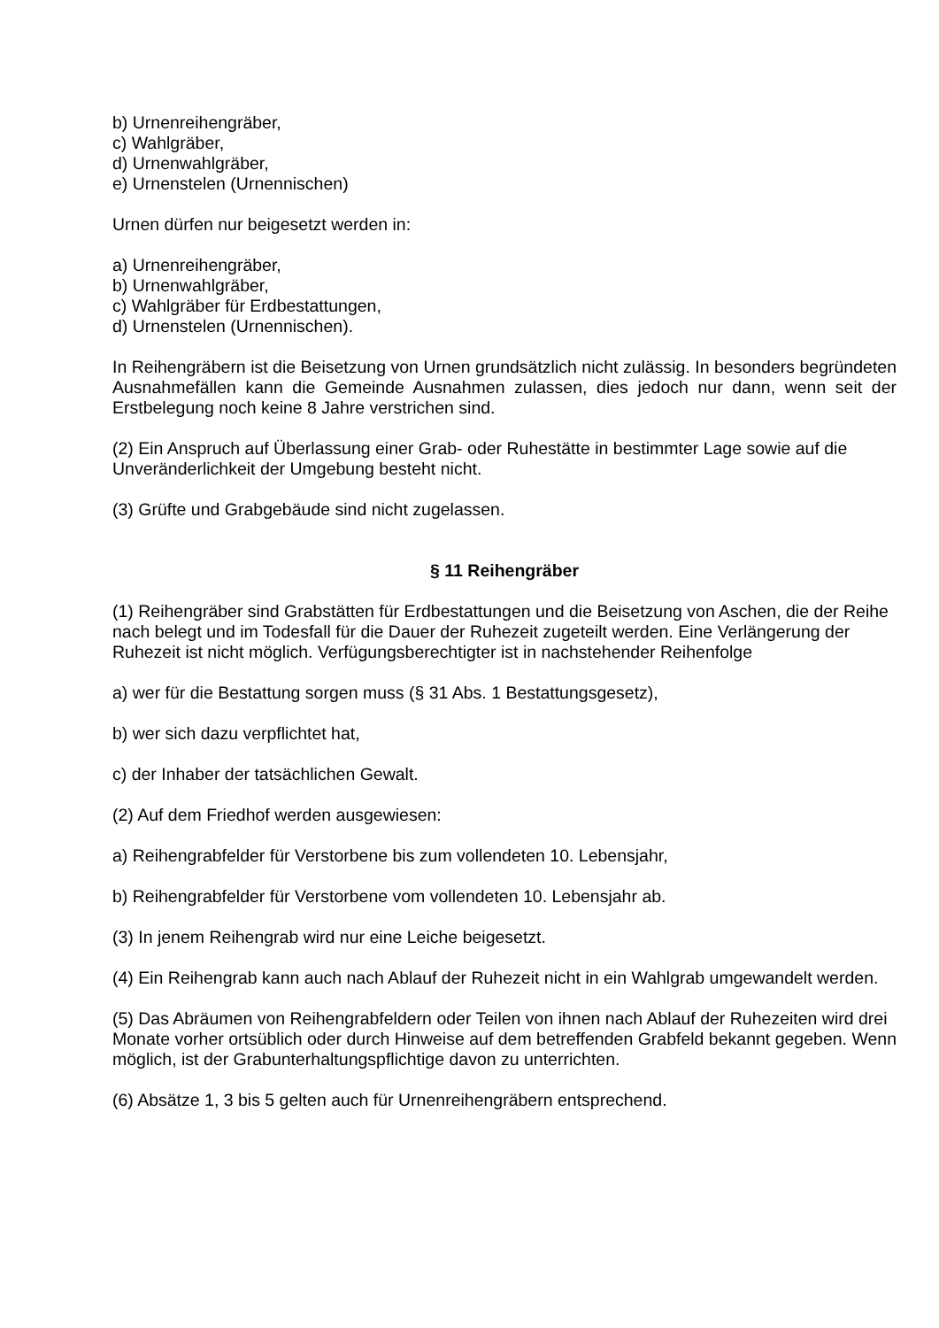b) Urnenreihengräber,
c) Wahlgräber,
d) Urnenwahlgräber,
e) Urnenstelen (Urnennischen)
Urnen dürfen nur beigesetzt werden in:
a) Urnenreihengräber,
b) Urnenwahlgräber,
c) Wahlgräber für Erdbestattungen,
d) Urnenstelen (Urnennischen).
In Reihengräbern ist die Beisetzung von Urnen grundsätzlich nicht zulässig. In besonders begründeten Ausnahmefällen kann die Gemeinde Ausnahmen zulassen, dies jedoch nur dann, wenn seit der Erstbelegung noch keine 8 Jahre verstrichen sind.
(2) Ein Anspruch auf Überlassung einer Grab- oder Ruhestätte in bestimmter Lage sowie auf die Unveränderlichkeit der Umgebung besteht nicht.
(3) Grüfte und Grabgebäude sind nicht zugelassen.
§ 11 Reihengräber
(1) Reihengräber sind Grabstätten für Erdbestattungen und die Beisetzung von Aschen, die der Reihe nach belegt und im Todesfall für die Dauer der Ruhezeit zugeteilt werden. Eine Verlängerung der Ruhezeit ist nicht möglich. Verfügungsberechtigter ist in nachstehender Reihenfolge
a) wer für die Bestattung sorgen muss (§ 31 Abs. 1 Bestattungsgesetz),
b) wer sich dazu verpflichtet hat,
c) der Inhaber der tatsächlichen Gewalt.
(2) Auf dem Friedhof werden ausgewiesen:
a) Reihengrabfelder für Verstorbene bis zum vollendeten 10. Lebensjahr,
b) Reihengrabfelder für Verstorbene vom vollendeten 10. Lebensjahr ab.
(3) In jenem Reihengrab wird nur eine Leiche beigesetzt.
(4) Ein Reihengrab kann auch nach Ablauf der Ruhezeit nicht in ein Wahlgrab umgewandelt werden.
(5) Das Abräumen von Reihengrabfeldern oder Teilen von ihnen nach Ablauf der Ruhezeiten wird drei Monate vorher ortsüblich oder durch Hinweise auf dem betreffenden Grabfeld bekannt gegeben. Wenn möglich, ist der Grabunterhaltungspflichtige davon zu unterrichten.
(6) Absätze 1, 3 bis 5 gelten auch für Urnenreihengräbern entsprechend.